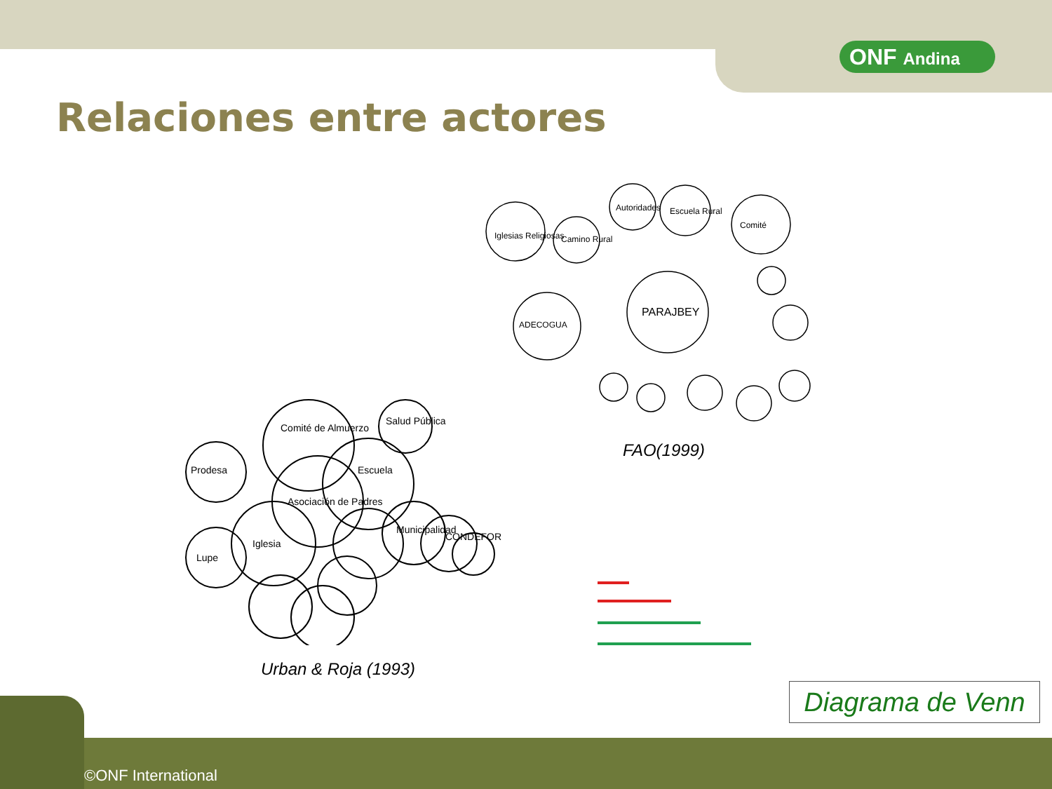ONF Andina
Relaciones entre actores
PARAJBEY
Iglesias Religiosas
Camino Rural
Autoridades
Escuela Rural
Comité
ADECOGUA
Comité de Almuerzo
Salud Pública
Prodesa
Escuela
Asociación de Padres
Iglesia
Lupe
Municipalidad
CONDEFOR
FAO(1999)
Urban & Roja (1993)
Diagrama de Venn
©ONF International